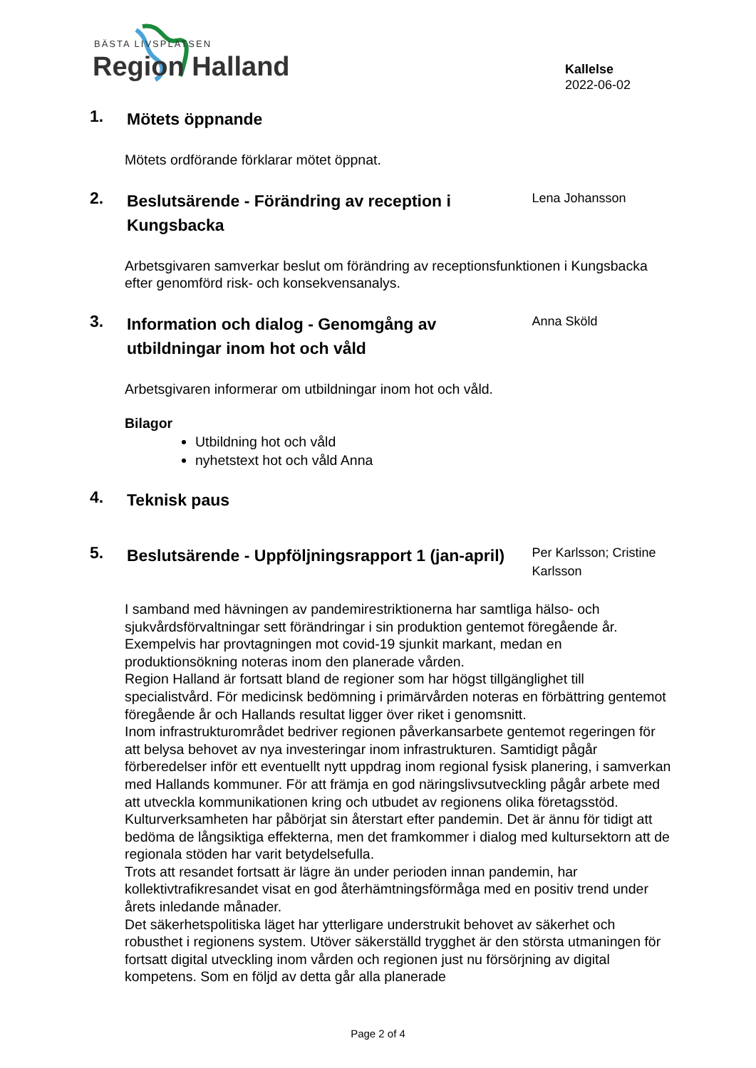BÄSTA LIVSPLATSEN
Region Halland
Kallelse
2022-06-02
1.
Mötets öppnande
Mötets ordförande förklarar mötet öppnat.
2.
Beslutsärende - Förändring av reception i Kungsbacka
Lena Johansson
Arbetsgivaren samverkar beslut om förändring av receptionsfunktionen i Kungsbacka efter genomförd risk- och konsekvensanalys.
3.
Information och dialog - Genomgång av utbildningar inom hot och våld
Anna Sköld
Arbetsgivaren informerar om utbildningar inom hot och våld.
Bilagor
Utbildning hot och våld
nyhetstext hot och våld Anna
4.
Teknisk paus
5.
Beslutsärende - Uppföljningsrapport 1 (jan-april)
Per Karlsson; Cristine Karlsson
I samband med hävningen av pandemirestriktionerna har samtliga hälso- och sjukvårdsförvaltningar sett förändringar i sin produktion gentemot föregående år. Exempelvis har provtagningen mot covid-19 sjunkit markant, medan en produktionsökning noteras inom den planerade vården.
Region Halland är fortsatt bland de regioner som har högst tillgänglighet till specialistvård. För medicinsk bedömning i primärvården noteras en förbättring gentemot föregående år och Hallands resultat ligger över riket i genomsnitt.
Inom infrastrukturområdet bedriver regionen påverkansarbete gentemot regeringen för att belysa behovet av nya investeringar inom infrastrukturen. Samtidigt pågår förberedelser inför ett eventuellt nytt uppdrag inom regional fysisk planering, i samverkan med Hallands kommuner. För att främja en god näringslivsutveckling pågår arbete med att utveckla kommunikationen kring och utbudet av regionens olika företagsstöd.
Kulturverksamheten har påbörjat sin återstart efter pandemin. Det är ännu för tidigt att bedöma de långsiktiga effekterna, men det framkommer i dialog med kultursektorn att de regionala stöden har varit betydelsefulla.
Trots att resandet fortsatt är lägre än under perioden innan pandemin, har kollektivtrafikresandet visat en god återhämtningsförmåga med en positiv trend under årets inledande månader.
Det säkerhetspolitiska läget har ytterligare understrukit behovet av säkerhet och robusthet i regionens system. Utöver säkerställd trygghet är den största utmaningen för fortsatt digital utveckling inom vården och regionen just nu försörjning av digital kompetens. Som en följd av detta går alla planerade
Page 2 of 4